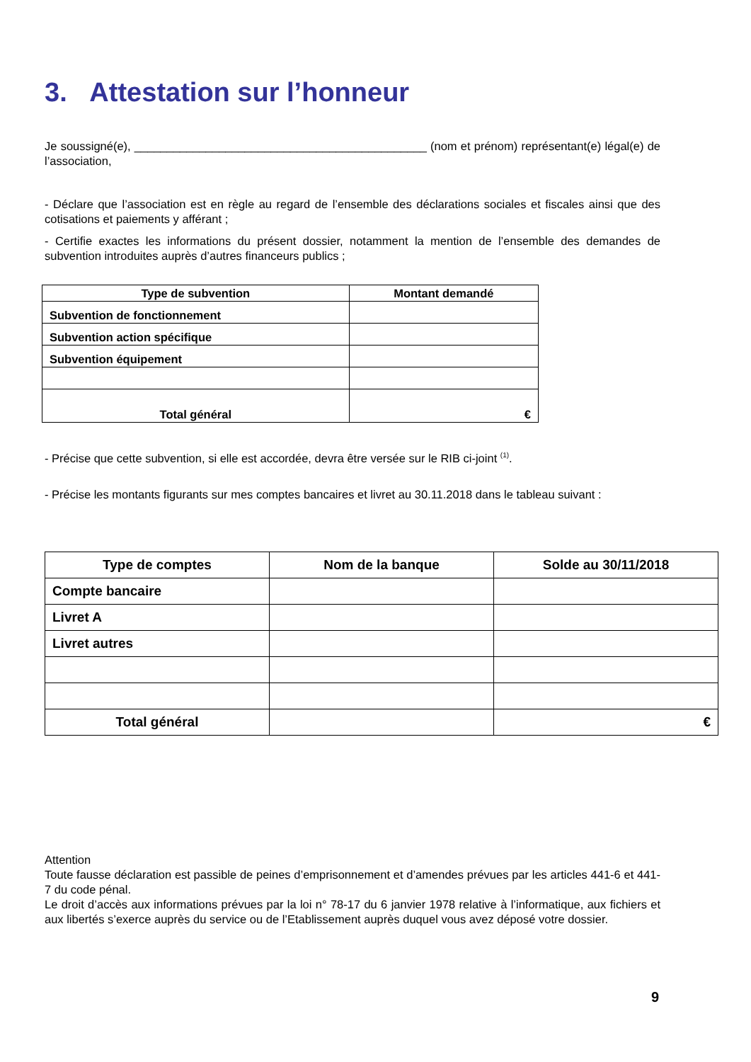3. Attestation sur l’honneur
Je soussigné(e), _____________________________________________ (nom et prénom) représentant(e) légal(e) de l’association,
- Déclare que l’association est en règle au regard de l’ensemble des déclarations sociales et fiscales ainsi que des cotisations et paiements y afférant ;
- Certifie exactes les informations du présent dossier, notamment la mention de l’ensemble des demandes de subvention introduites auprès d’autres financeurs publics ;
| Type de subvention | Montant demandé |
| --- | --- |
| Subvention de fonctionnement | |
| Subvention action spécifique | |
| Subvention équipement | |
| Total général | € |
- Précise que cette subvention, si elle est accordée, devra être versée sur le RIB ci-joint <sup>(1)</sup>.
- Précise les montants figurants sur mes comptes bancaires et livret au 30.11.2018 dans le tableau suivant :
| Type de comptes | Nom de la banque | Solde au 30/11/2018 |
| --- | --- | --- |
| Compte bancaire | | |
| Livret A | | |
| Livret autres | | |
| Total général | | € |
Attention
Toute fausse déclaration est passible de peines d’emprisonnement et d’amendes prévues par les articles 441-6 et 441-7 du code pénal.
Le droit d’accès aux informations prévues par la loi n° 78-17 du 6 janvier 1978 relative à l’informatique, aux fichiers et aux libertés s’exerce auprès du service ou de l’Etablissement auprès duquel vous avez déposé votre dossier.
9